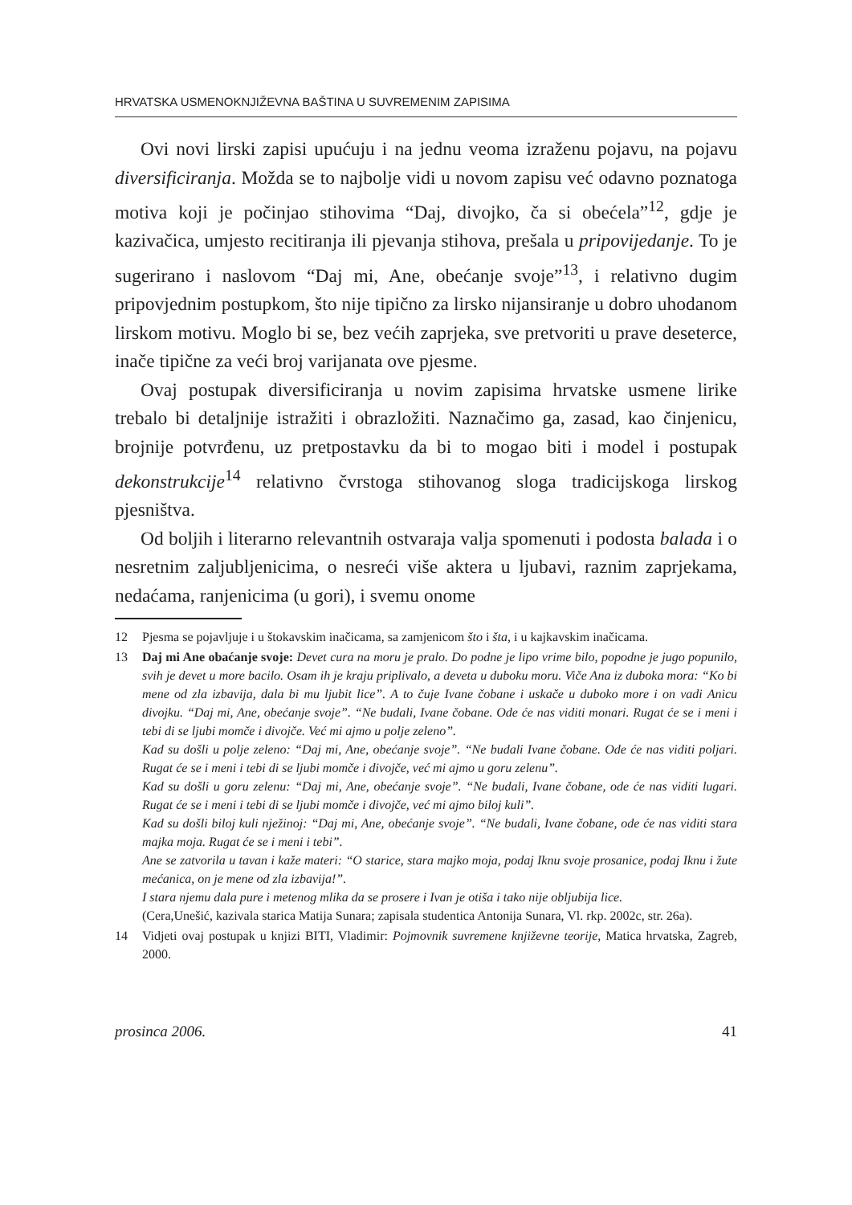HRVATSKA USMENOKNJIŽEVNA BAŠTINA U SUVREMENIM ZAPISIMA
Ovi novi lirski zapisi upućuju i na jednu veoma izraženu pojavu, na pojavu diversificiranja. Možda se to najbolje vidi u novom zapisu već odavno poznatoga motiva koji je počinjao stihovima “Daj, divojko, ča si obećela”<sup>12</sup>, gdje je kazivačica, umjesto recitiranja ili pjevanja stihova, prešala u pripovijedanje. To je sugerirano i naslovom “Daj mi, Ane, obećanje svoje”<sup>13</sup>, i relativno dugim pripovjednim postupkom, što nije tipično za lirsko nijansiranje u dobro uhodanom lirskom motivu. Moglo bi se, bez većih zaprjeka, sve pretvoriti u prave deseterce, inače tipične za veći broj varijanata ove pjesme.
Ovaj postupak diversificiranja u novim zapisima hrvatske usmene lirike trebalo bi detaljnije istražiti i obrazložiti. Naznačimo ga, zasad, kao činjenicu, brojnije potvrđenu, uz pretpostavku da bi to mogao biti i model i postupak dekonstrukcije<sup>14</sup> relativno čvrstoga stihovanog sloga tradicijskoga lirskog pjesništva.
Od boljih i literarno relevantnih ostvaraja valja spomenuti i podosta balada i o nesretnim zaljubljenicima, o nesreći više aktera u ljubavi, raznim zaprjekama, nedaćama, ranjenicima (u gori), i svemu onome
12 Pjesma se pojavljuje i u štokavskim inačicama, sa zamjenicom što i šta, i u kajkavskim inačicama.
13 Daj mi Ane obaćanje svoje: Devet cura na moru je pralo. Do podne je lipo vrime bilo, popodne je jugo popunilo, svih je devet u more bacilo. Osam ih je kraju priplivalo, a deveta u duboku moru. Viče Ana iz duboka mora: “Ko bi mene od zla izbavija, dala bi mu ljubit lice”. A to čuje Ivane čobane i uskače u duboko more i on vadi Anicu divojku. “Daj mi, Ane, obećanje svoje”. “Ne budali, Ivane čobane. Ode će nas viditi monari. Rugat će se i meni i tebi di se ljubi momče i divojče. Već mi ajmo u polje zeleno”.
Kad su došli u polje zeleno: “Daj mi, Ane, obećanje svoje”. “Ne budali Ivane čobane. Ode će nas viditi poljari. Rugat će se i meni i tebi di se ljubi momče i divojče, već mi ajmo u goru zelenu”.
Kad su došli u goru zelenu: “Daj mi, Ane, obećanje svoje”. “Ne budali, Ivane čobane, ode će nas viditi lugari. Rugat će se i meni i tebi di se ljubi momče i divojče, već mi ajmo biloj kuli”.
Kad su došli biloj kuli nježinoj: “Daj mi, Ane, obećanje svoje”. “Ne budali, Ivane čobane, ode će nas viditi stara majka moja. Rugat će se i meni i tebi”.
Ane se zatvorila u tavan i kaže materi: “O starice, stara majko moja, podaj Iknu svoje prosanice, podaj Iknu i žute mećanica, on je mene od zla izbavija!”.
I stara njemu dala pure i metenog mlika da se prosere i Ivan je otiša i tako nije obljubija lice.
(Cera,Unešić, kazivala starica Matija Sunara; zapisala studentica Antonija Sunara, Vl. rkp. 2002c, str. 26a).
14 Vidjeti ovaj postupak u knjizi BITI, Vladimir: Pojmovnik suvremene književne teorije, Matica hrvatska, Zagreb, 2000.
prosinca 2006. 41